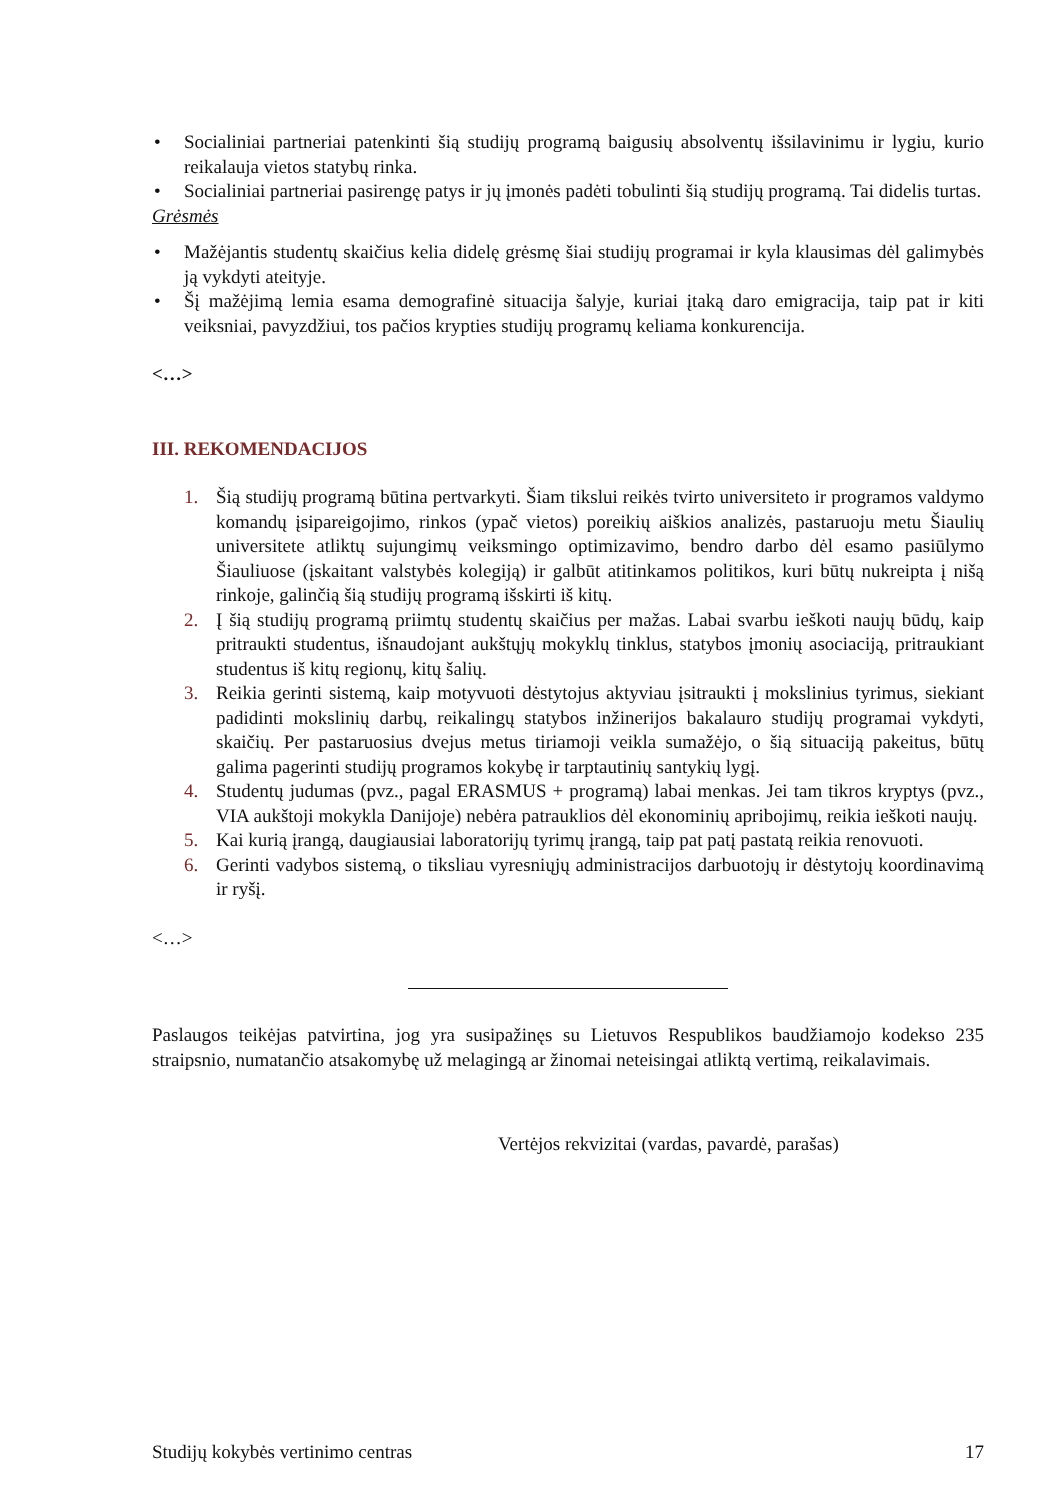• Socialiniai partneriai patenkinti šią studijų programą baigusių absolventų išsilavinimu ir lygiu, kurio reikalauja vietos statybų rinka.
• Socialiniai partneriai pasirengę patys ir jų įmonės padėti tobulinti šią studijų programą. Tai didelis turtas.
Grėsmės
• Mažėjantis studentų skaičius kelia didelę grėsmę šiai studijų programai ir kyla klausimas dėl galimybės ją vykdyti ateityje.
• Šį mažėjimą lemia esama demografinė situacija šalyje, kuriai įtaką daro emigracija, taip pat ir kiti veiksniai, pavyzdžiui, tos pačios krypties studijų programų keliama konkurencija.
<…>
III. REKOMENDACIJOS
1. Šią studijų programą būtina pertvarkyti. Šiam tikslui reikės tvirto universiteto ir programos valdymo komandų įsipareigojimo, rinkos (ypač vietos) poreikių aiškios analizės, pastaruoju metu Šiaulių universitete atliktų sujungimų veiksmingo optimizavimo, bendro darbo dėl esamo pasiūlymo Šiauliuose (įskaitant valstybės kolegiją) ir galbūt atitinkamos politikos, kuri būtų nukreipta į nišą rinkoje, galinčią šią studijų programą išskirti iš kitų.
2. Į šią studijų programą priimtų studentų skaičius per mažas. Labai svarbu ieškoti naujų būdų, kaip pritraukti studentus, išnaudojant aukštųjų mokyklų tinklus, statybos įmonių asociaciją, pritraukiant studentus iš kitų regionų, kitų šalių.
3. Reikia gerinti sistemą, kaip motyvuoti dėstytojus aktyviau įsitraukti į mokslinius tyrimus, siekiant padidinti mokslinių darbų, reikalingų statybos inžinerijos bakalauro studijų programai vykdyti, skaičių. Per pastaruosius dvejus metus tiriamoji veikla sumažėjo, o šią situaciją pakeitus, būtų galima pagerinti studijų programos kokybę ir tarptautinių santykių lygį.
4. Studentų judumas (pvz., pagal ERASMUS + programą) labai menkas. Jei tam tikros kryptys (pvz., VIA aukštoji mokykla Danijoje) nebėra patrauklios dėl ekonominių apribojimų, reikia ieškoti naujų.
5. Kai kurią įrangą, daugiausiai laboratorijų tyrimų įrangą, taip pat patį pastatą reikia renovuoti.
6. Gerinti vadybos sistemą, o tiksliau vyresniųjų administracijos darbuotojų ir dėstytojų koordinavimą ir ryšį.
<…>
Paslaugos teikėjas patvirtina, jog yra susipažinęs su Lietuvos Respublikos baudžiamojo kodekso 235 straipsnio, numatančio atsakomybę už melagingą ar žinomai neteisingai atliktą vertimą, reikalavimais.
Vertėjos rekvizitai (vardas, pavardė, parašas)
Studijų kokybės vertinimo centras 17